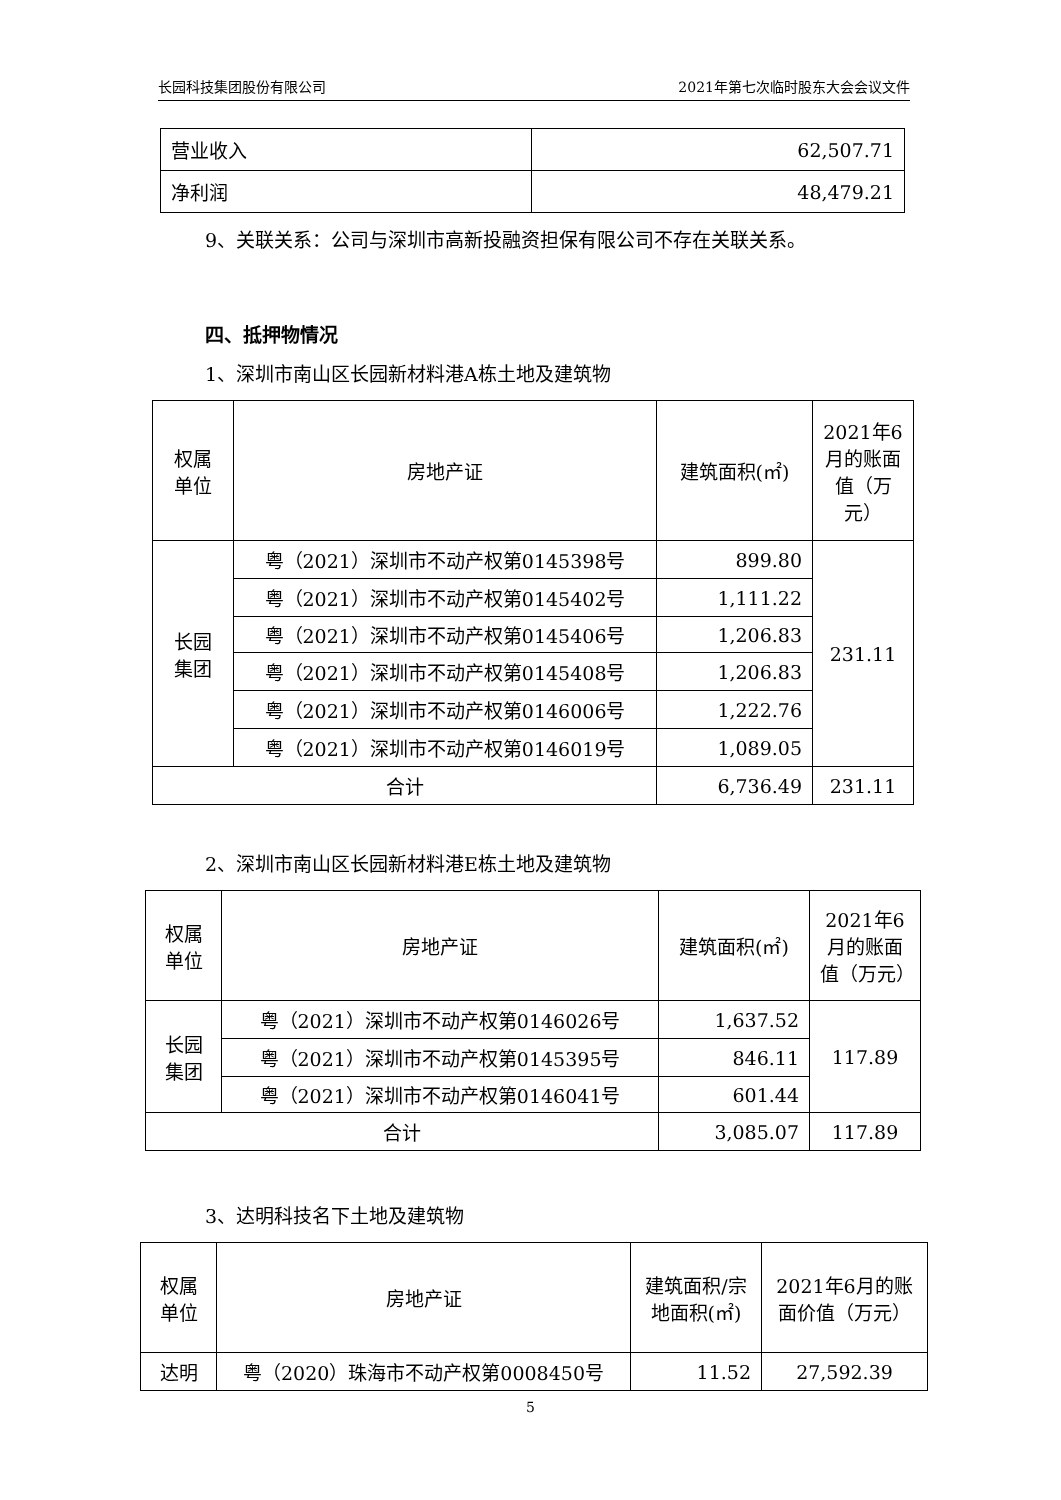长园科技集团股份有限公司 2021年第七次临时股东大会会议文件
| 营业收入 | 62,507.71 |
| 净利润 | 48,479.21 |
9、关联关系：公司与深圳市高新投融资担保有限公司不存在关联关系。
四、抵押物情况
1、深圳市南山区长园新材料港A栋土地及建筑物
| 权属 单位 | 房地产证 | 建筑面积(㎡) | 2021年6月的账面值（万元） |
| 长园 集团 | 粤（2021）深圳市不动产权第0145398号 | 899.80 | 231.11 |
| | 粤（2021）深圳市不动产权第0145402号 | 1,111.22 | |
| | 粤（2021）深圳市不动产权第0145406号 | 1,206.83 | |
| | 粤（2021）深圳市不动产权第0145408号 | 1,206.83 | |
| | 粤（2021）深圳市不动产权第0146006号 | 1,222.76 | |
| | 粤（2021）深圳市不动产权第0146019号 | 1,089.05 | |
| 合计 | | 6,736.49 | 231.11 |
2、深圳市南山区长园新材料港E栋土地及建筑物
| 权属 单位 | 房地产证 | 建筑面积(㎡) | 2021年6月的账面值（万元） |
| 长园 集团 | 粤（2021）深圳市不动产权第0146026号 | 1,637.52 | 117.89 |
| | 粤（2021）深圳市不动产权第0145395号 | 846.11 | |
| | 粤（2021）深圳市不动产权第0146041号 | 601.44 | |
| 合计 | | 3,085.07 | 117.89 |
3、达明科技名下土地及建筑物
| 权属 单位 | 房地产证 | 建筑面积/宗地面积(㎡) | 2021年6月的账面价值（万元） |
| 达明 | 粤（2020）珠海市不动产权第0008450号 | 11.52 | 27,592.39 |
5